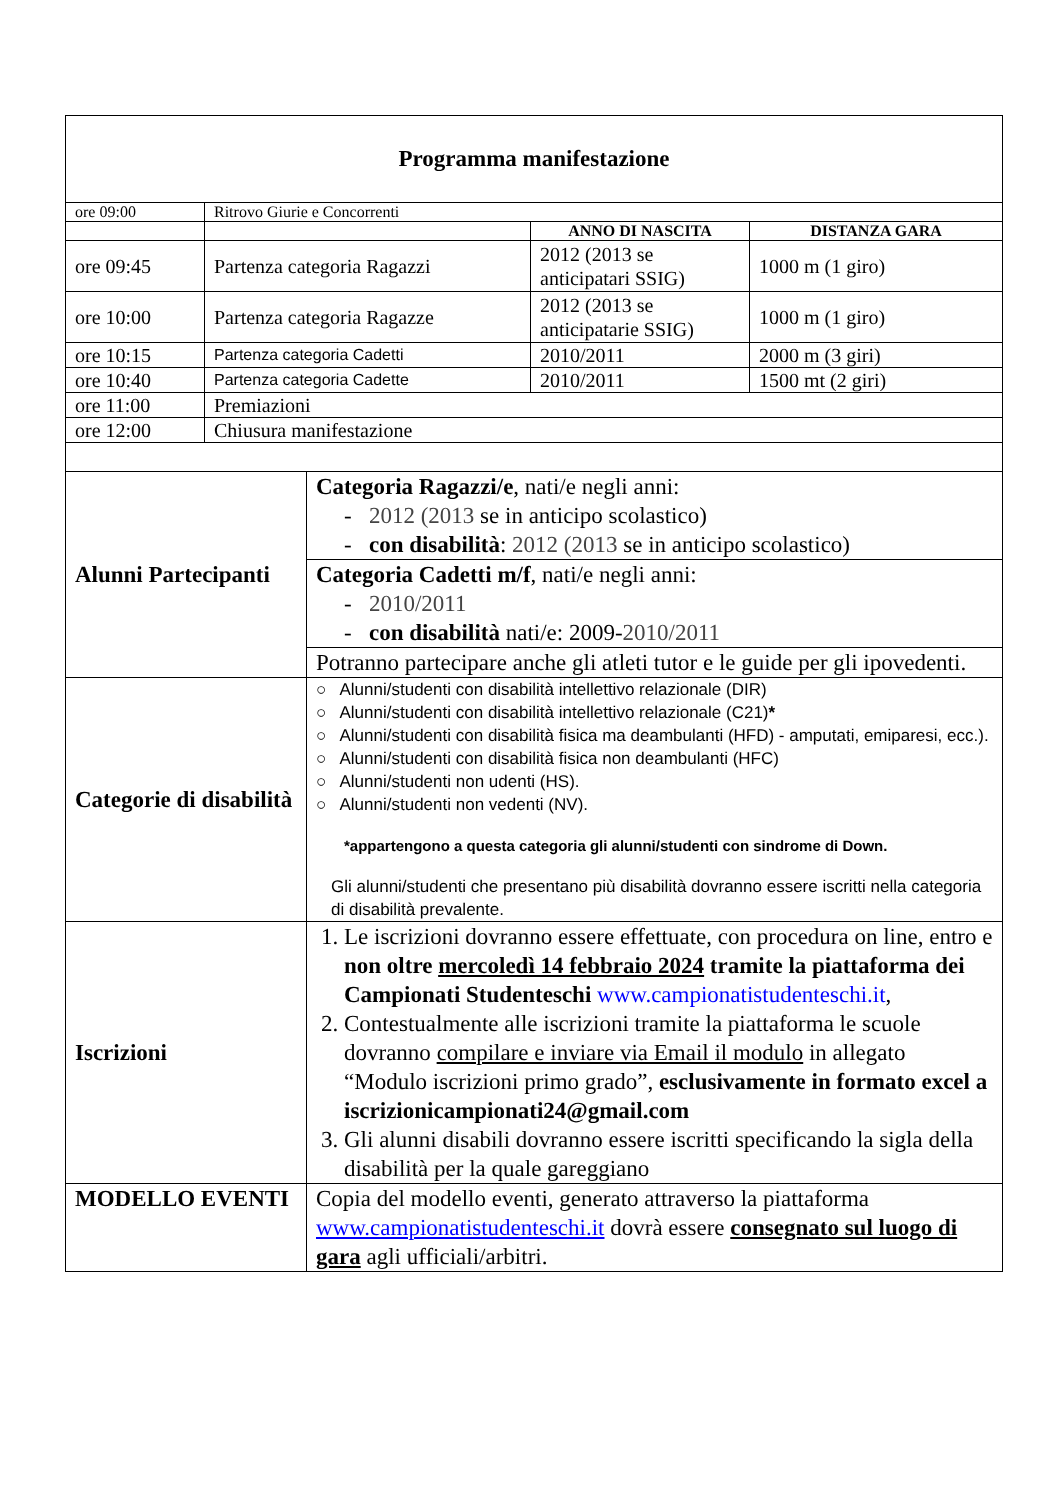| Programma manifestazione | | | |
| --- | --- | --- | --- |
| ore 09:00 | Ritrovo Giurie e Concorrenti | | |
| | | ANNO DI NASCITA | DISTANZA GARA |
| ore 09:45 | Partenza categoria Ragazzi | 2012 (2013 se anticipatari SSIG) | 1000 m (1 giro) |
| ore 10:00 | Partenza categoria Ragazze | 2012 (2013 se anticipatarie SSIG) | 1000 m (1 giro) |
| ore 10:15 | Partenza categoria Cadetti | 2010/2011 | 2000 m (3 giri) |
| ore 10:40 | Partenza categoria Cadette | 2010/2011 | 1500 mt (2 giri) |
| ore 11:00 | Premiazioni | | |
| ore 12:00 | Chiusura manifestazione | | |
| Alunni Partecipanti | Categoria Ragazzi/e , nati/e negli anni: - 2012 (2013 se in anticipo scolastico) - con disabilità : 2012 (2013 se in anticipo scolastico) |
| | Categoria Cadetti m/f , nati/e negli anni: - 2010/2011 - con disabilità nati/e: 2009- 2010/2011 |
| | Potranno partecipare anche gli atleti tutor e le guide per gli ipovedenti. |
| Categorie di disabilità | ○ Alunni/studenti con disabilità intellettivo relazionale (DIR) ○ Alunni/studenti con disabilità intellettivo relazionale (C21) * ○ Alunni/studenti con disabilità fisica ma deambulanti (HFD) - amputati, emiparesi, ecc.). ○ Alunni/studenti con disabilità fisica non deambulanti (HFC) ○ Alunni/studenti non udenti (HS). ○ Alunni/studenti non vedenti (NV). *appartengono a questa categoria gli alunni/studenti con sindrome di Down. Gli alunni/studenti che presentano più disabilità dovranno essere iscritti nella categoria di disabilità prevalente. |
| Iscrizioni | 1. Le iscrizioni dovranno essere effettuate, con procedura on line, entro e non oltre mercoledì 14 febbraio 2024 tramite la piattaforma dei Campionati Studenteschi www.campionatistudenteschi.it , 2. Contestualmente alle iscrizioni tramite la piattaforma le scuole dovranno compilare e inviare via Email il modulo in allegato “Modulo iscrizioni primo grado”, esclusivamente in formato excel a iscrizionicampionati24@gmail.com 3. Gli alunni disabili dovranno essere iscritti specificando la sigla della disabilità per la quale gareggiano |
| MODELLO EVENTI | Copia del modello eventi, generato attraverso la piattaforma www.campionatistudenteschi.it dovrà essere consegnato sul luogo di gara agli ufficiali/arbitri. |